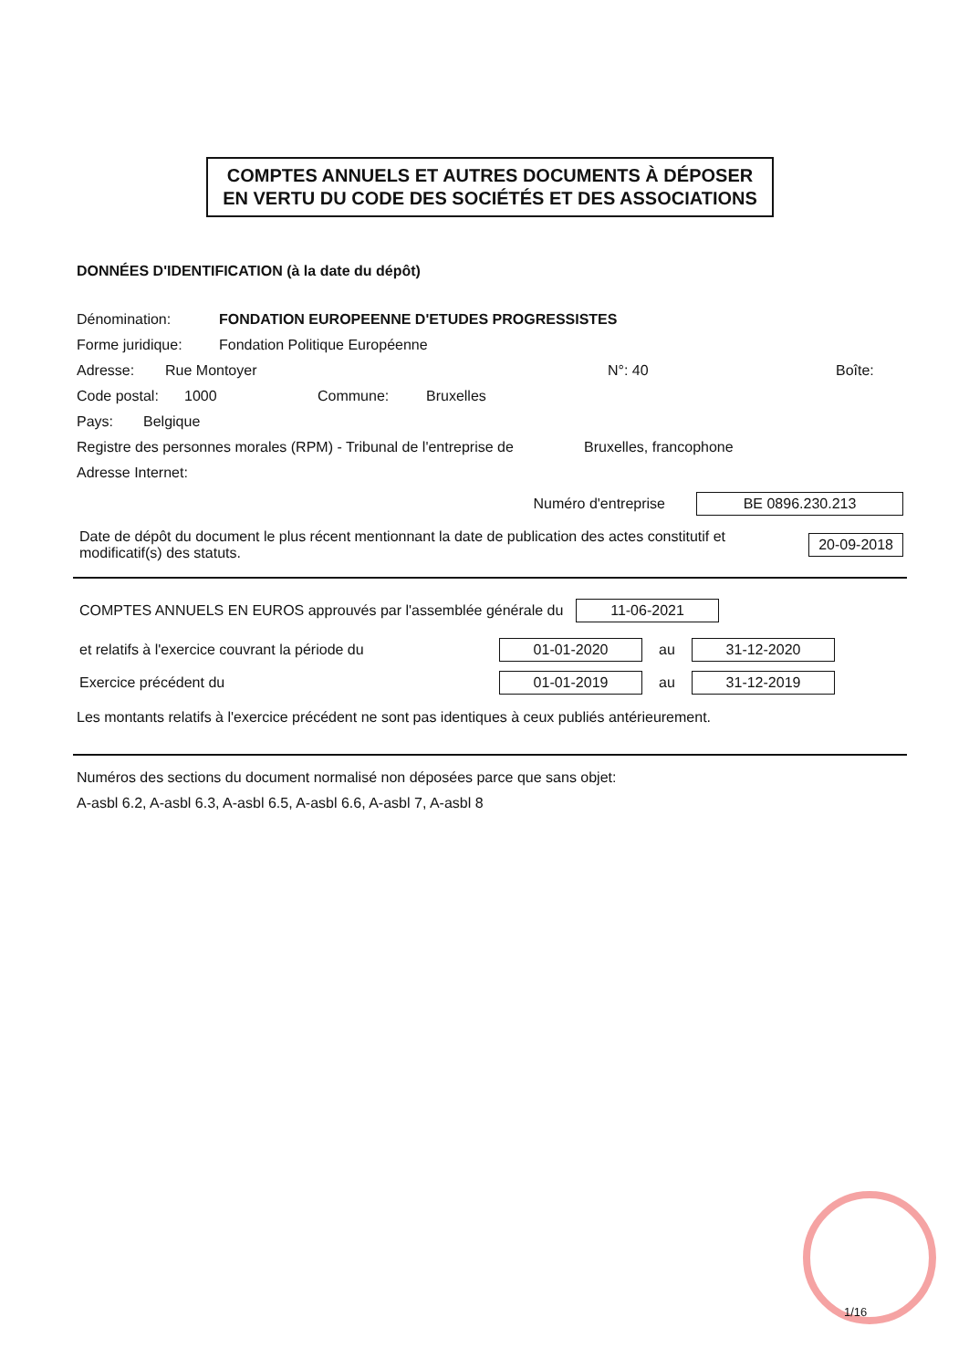COMPTES ANNUELS ET AUTRES DOCUMENTS À DÉPOSER
EN VERTU DU CODE DES SOCIÉTÉS ET DES ASSOCIATIONS
DONNÉES D'IDENTIFICATION (à la date du dépôt)
Dénomination: FONDATION EUROPEENNE D'ETUDES PROGRESSISTES
Forme juridique: Fondation Politique Européenne
Adresse: Rue Montoyer N°: 40 Boîte:
Code postal: 1000 Commune: Bruxelles
Pays: Belgique
Registre des personnes morales (RPM) - Tribunal de l'entreprise de Bruxelles, francophone
Adresse Internet:
Numéro d'entreprise BE 0896.230.213
Date de dépôt du document le plus récent mentionnant la date de publication des actes constitutif et modificatif(s) des statuts. 20-09-2018
COMPTES ANNUELS EN EUROS approuvés par l'assemblée générale du 11-06-2021
et relatifs à l'exercice couvrant la période du 01-01-2020 au 31-12-2020
Exercice précédent du 01-01-2019 au 31-12-2019
Les montants relatifs à l'exercice précédent ne sont pas identiques à ceux publiés antérieurement.
Numéros des sections du document normalisé non déposées parce que sans objet:
A-asbl 6.2, A-asbl 6.3, A-asbl 6.5, A-asbl 6.6, A-asbl 7, A-asbl 8
1/16